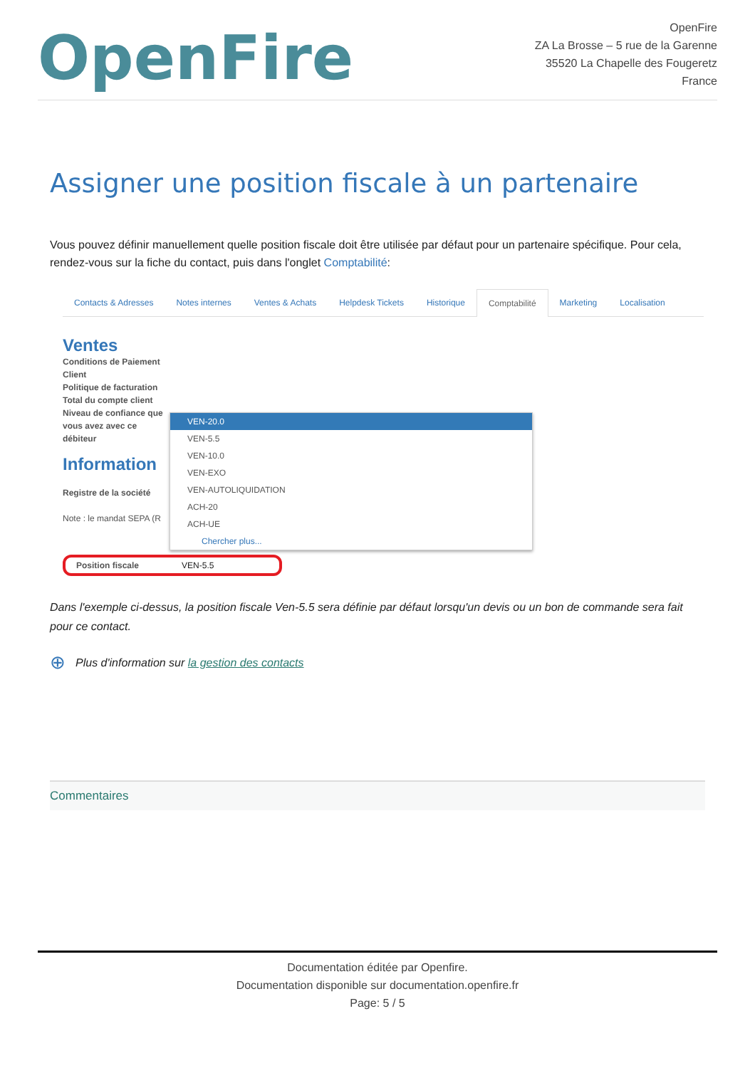OpenFire
OpenFire
ZA La Brosse – 5 rue de la Garenne
35520 La Chapelle des Fougeretz
France
Assigner une position fiscale à un partenaire
Vous pouvez définir manuellement quelle position fiscale doit être utilisée par défaut pour un partenaire spécifique. Pour cela, rendez-vous sur la fiche du contact, puis dans l'onglet Comptabilité:
Contacts & Adresses Notes internes Ventes & Achats Helpdesk Tickets Historique Comptabilité Marketing Localisation
Ventes
Conditions de Paiement Client
Politique de facturation
Total du compte client
Niveau de confiance que vous avez avec ce débiteur
Information
Registre de la société
Note : le mandat SEPA (R
VEN-20.0
VEN-5.5
VEN-10.0
VEN-EXO
VEN-AUTOLIQUIDATION
ACH-20
ACH-UE
Chercher plus...
Position fiscale VEN-5.5
Dans l'exemple ci-dessus, la position fiscale Ven-5.5 sera définie par défaut lorsqu'un devis ou un bon de commande sera fait pour ce contact.
⊕ Plus d'information sur la gestion des contacts
Commentaires
Documentation éditée par Openfire.
Documentation disponible sur documentation.openfire.fr
Page: 5 / 5